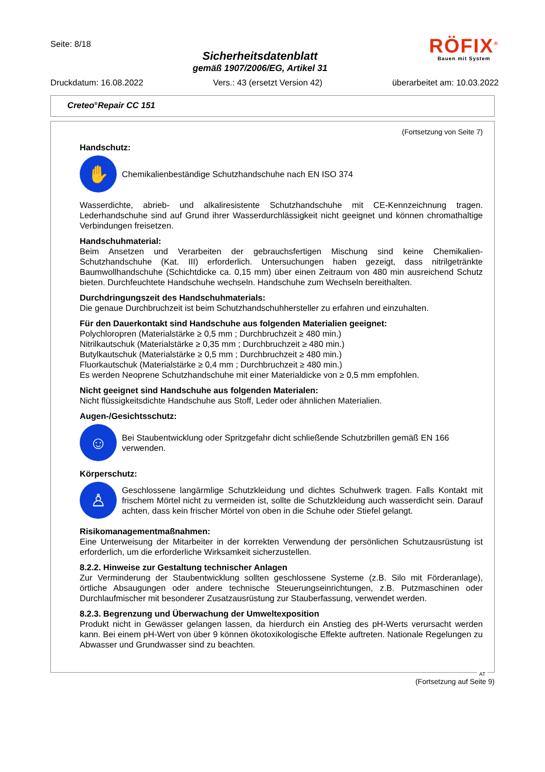Seite: 8/18
Sicherheitsdatenblatt
gemäß 1907/2006/EG, Artikel 31
RÖFIX<sup>®</sup>
Bauen mit System
Druckdatum: 16.08.2022 Vers.: 43 (ersetzt Version 42) überarbeitet am: 10.03.2022
Creteo<sup>®</sup>Repair CC 151
(Fortsetzung von Seite 7)
Handschutz:
✋
Chemikalienbeständige Schutzhandschuhe nach EN ISO 374
Wasserdichte, abrieb- und alkaliresistente Schutzhandschuhe mit CE-Kennzeichnung tragen. Lederhandschuhe sind auf Grund ihrer Wasserdurchlässigkeit nicht geeignet und können chromathaltige Verbindungen freisetzen.
Handschuhmaterial:
Beim Ansetzen und Verarbeiten der gebrauchsfertigen Mischung sind keine Chemikalien-Schutzhandschuhe (Kat. III) erforderlich. Untersuchungen haben gezeigt, dass nitrilgetränkte Baumwollhandschuhe (Schichtdicke ca. 0,15 mm) über einen Zeitraum von 480 min ausreichend Schutz bieten. Durchfeuchtete Handschuhe wechseln. Handschuhe zum Wechseln bereithalten.
Durchdringungszeit des Handschuhmaterials:
Die genaue Durchbruchzeit ist beim Schutzhandschuhhersteller zu erfahren und einzuhalten.
Für den Dauerkontakt sind Handschuhe aus folgenden Materialien geeignet:
Polychloropren (Materialstärke ≥ 0,5 mm ; Durchbruchzeit ≥ 480 min.)
Nitrilkautschuk (Materialstärke ≥ 0,35 mm ; Durchbruchzeit ≥ 480 min.)
Butylkautschuk (Materialstärke ≥ 0,5 mm ; Durchbruchzeit ≥ 480 min.)
Fluorkautschuk (Materialstärke ≥ 0,4 mm ; Durchbruchzeit ≥ 480 min.)
Es werden Neoprene Schutzhandschuhe mit einer Materialdicke von ≥ 0,5 mm empfohlen.
Nicht geeignet sind Handschuhe aus folgenden Materialen:
Nicht flüssigkeitsdichte Handschuhe aus Stoff, Leder oder ähnlichen Materialien.
Augen-/Gesichtsschutz:
☺
Bei Staubentwicklung oder Spritzgefahr dicht schließende Schutzbrillen gemäß EN 166 verwenden.
Körperschutz:
♙
Geschlossene langärmlige Schutzkleidung und dichtes Schuhwerk tragen. Falls Kontakt mit frischem Mörtel nicht zu vermeiden ist, sollte die Schutzkleidung auch wasserdicht sein. Darauf achten, dass kein frischer Mörtel von oben in die Schuhe oder Stiefel gelangt.
Risikomanagementmaßnahmen:
Eine Unterweisung der Mitarbeiter in der korrekten Verwendung der persönlichen Schutzausrüstung ist erforderlich, um die erforderliche Wirksamkeit sicherzustellen.
8.2.2. Hinweise zur Gestaltung technischer Anlagen
Zur Verminderung der Staubentwicklung sollten geschlossene Systeme (z.B. Silo mit Förderanlage), örtliche Absaugungen oder andere technische Steuerungseinrichtungen, z.B. Putzmaschinen oder Durchlaufmischer mit besonderer Zusatzausrüstung zur Stauberfassung, verwendet werden.
8.2.3. Begrenzung und Überwachung der Umweltexposition
Produkt nicht in Gewässer gelangen lassen, da hierdurch ein Anstieg des pH-Werts verursacht werden kann. Bei einem pH-Wert von über 9 können ökotoxikologische Effekte auftreten. Nationale Regelungen zu Abwasser und Grundwasser sind zu beachten.
AT
(Fortsetzung auf Seite 9)